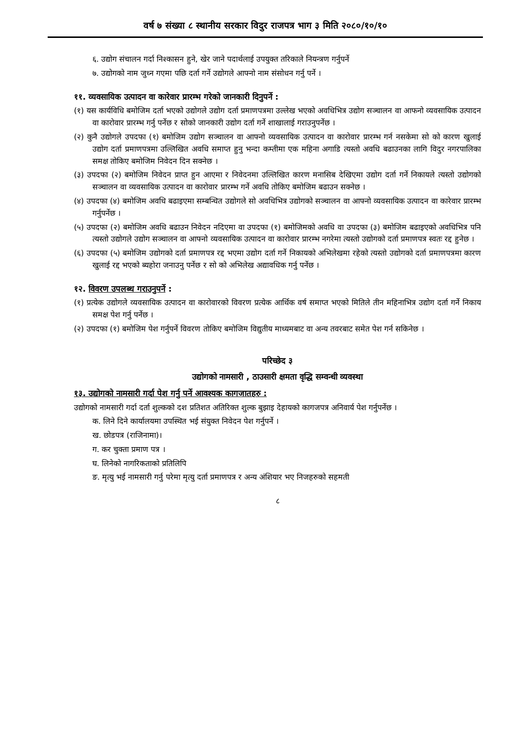वर्ष ७ संख्या ८ स्थानीय सरकार विदुर राजपत्र भाग ३ मिति २०८०/१०/१०
६. उद्योग संचालन गर्दा निश्कासन हुने, खेर जाने पदार्थलाई उपयुक्त तरिकाले नियन्त्रण गर्नुपर्ने
७. उद्योगको नाम जुध्न गएमा पछि दर्ता गर्ने उद्योगले आफ्नो नाम संसोधन गर्नु पर्ने ।
११. व्यवसायिक उत्पादन वा कारेवार प्रारम्भ गरेको जानकारी दिनुपर्ने :
(१) यस कार्यविधि बमोजिम दर्ता भएको उद्योगले उद्योग दर्ता प्रमाणपत्रमा उल्लेख भएको अवधिभित्र उद्योग सञ्चालन वा आफनो व्यवसायिक उत्पादन वा कारोवार प्रारम्भ गर्नु पर्नेछ र सोको जानकारी उद्योग दर्ता गर्ने शाखालाई गराउनुपर्नेछ ।
(२) कुनै उद्योगले उपदफा (१) बमोजिम उद्योग सञ्चालन वा आफ्नो व्यवसायिक उत्पादन वा कारोवार प्रारम्भ गर्न नसकेमा सो को कारण खुलाई उद्योग दर्ता प्रमाणपत्रमा उल्लिखित अवधि समाप्त हुनु भन्दा कम्तीमा एक महिना अगाडि त्यस्तो अवधि बढाउनका लागि विदुर नगरपालिका समक्ष तोकिए बमोजिम निवेदन दिन सक्नेछ ।
(३) उपदफा (२) बमोजिम निवेदन प्राप्त हुन आएमा र निवेदनमा उल्लिखित कारण मनासिब देखिएमा उद्योग दर्ता गर्ने निकायले त्यस्तो उद्योगको सञ्चालन वा व्यवसायिक उत्पादन वा कारोवार प्रारम्भ गर्ने अवधि तोकिए बमोजिम बढाउन सक्नेछ ।
(४) उपदफा (४) बमोजिम अवधि बढाइएमा सम्बन्धित उद्योगले सो अवधिभित्र उद्योगको सञ्चालन वा आफ्नो व्यवसायिक उत्पादन वा कारेवार प्रारम्भ गर्नुपर्नेछ ।
(५) उपदफा (२) बमोजिम अवधि बढाउन निवेदन नदिएमा वा उपदफा (१) बमोजिमको अवधि वा उपदफा (३) बमोजिम बढाइएको अवधिभित्र पनि त्यस्तो उद्योगले उद्योग सञ्चालन वा आफ्नो व्यवसायिक उत्पादन वा कारोवार प्रारम्भ नगरेमा त्यस्तो उद्योगको दर्ता प्रमाणपत्र स्वतः रद्द हुनेछ ।
(६) उपदफा (५) बमोजिम उद्योगको दर्ता प्रमाणपत्र रद्द भएमा उद्योग दर्ता गर्ने निकायको अभिलेखमा रहेको त्यस्तो उद्योगको दर्ता प्रमाणपत्रमा कारण खुलाई रद्द भएको ब्यहोरा जनाउनु पर्नेछ र सो को अभिलेख अद्यावधिक गर्नु पर्नेछ ।
१२. विवरण उपलब्ध गराउनुपर्ने :
(१) प्रत्येक उद्योगले व्यवसायिक उत्पादन वा कारोवारको विवरण प्रत्येक आर्थिक वर्ष समाप्त भएको मितिले तीन महिनाभित्र उद्योग दर्ता गर्ने निकाय समक्ष पेश गर्नु पर्नेछ ।
(२) उपदफा (१) बमोजिम पेश गर्नुपर्ने विवरण तोकिए बमोजिम विद्युतीय माध्यमबाट वा अन्य तवरबाट समेत पेश गर्न सकिनेछ ।
परिच्छेद ३
उद्योगको नामसारी , ठाउसारी क्षमता वृद्धि सम्वन्धी व्यवस्था
१३. उद्योगको नामसारी गर्दा पेश गर्नु पर्ने आवश्यक कागजातहरु :
उद्योगको नामसारी गर्दा दर्ता शुल्कको दश प्रतिशत अतिरिक्त शुल्क बुझाइ देहायको कागजपत्र अनिवार्य पेश गर्नुपर्नेछ ।
क. लिने दिने कार्यालयमा उपस्थित भई संयुक्त निवेदन पेश गर्नुपर्ने ।
ख. छोडपत्र (राजिनामा)।
ग. कर चुक्ता प्रमाण पत्र ।
घ. लिनेको नागरिकताको प्रतिलिपि
ङ. मृत्यु भई नामसारी गर्नु परेमा मृत्यु दर्ता प्रमाणपत्र र अन्य अंशियार भए निजहरुको सहमती
८